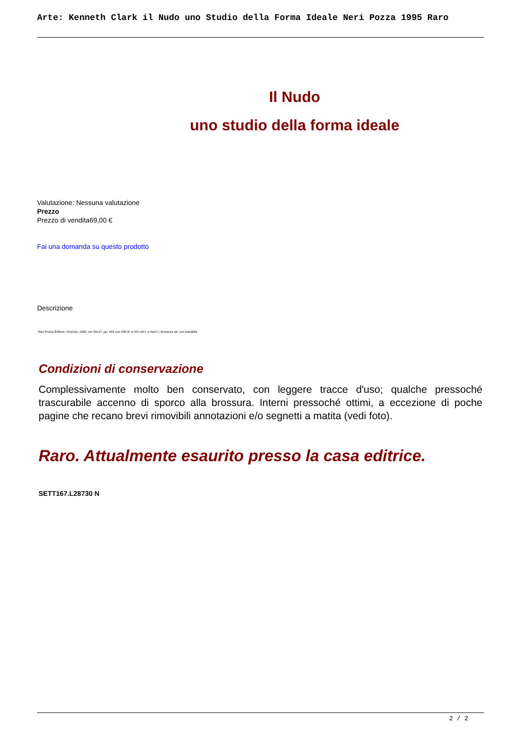Arte: Kenneth Clark il Nudo uno Studio della Forma Ideale Neri Pozza 1995 Raro
Il Nudo
uno studio della forma ideale
Valutazione: Nessuna valutazione
Prezzo
Prezzo di vendita69,00 €
Fai una domanda su questo prodotto
Descrizione
Neri Pozza Editore, Vicenza, 1995; cm 24x17; pp. 416 con 298 ill. in b/n nel t. e fuori t.; brossura ed. con bandelle.
Condizioni di conservazione
Complessivamente molto ben conservato, con leggere tracce d'uso; qualche pressoché trascurabile accenno di sporco alla brossura. Interni pressoché ottimi, a eccezione di poche pagine che recano brevi rimovibili annotazioni e/o segnetti a matita (vedi foto).
Raro. Attualmente esaurito presso la casa editrice.
SETT167.L28730 N
2 / 2